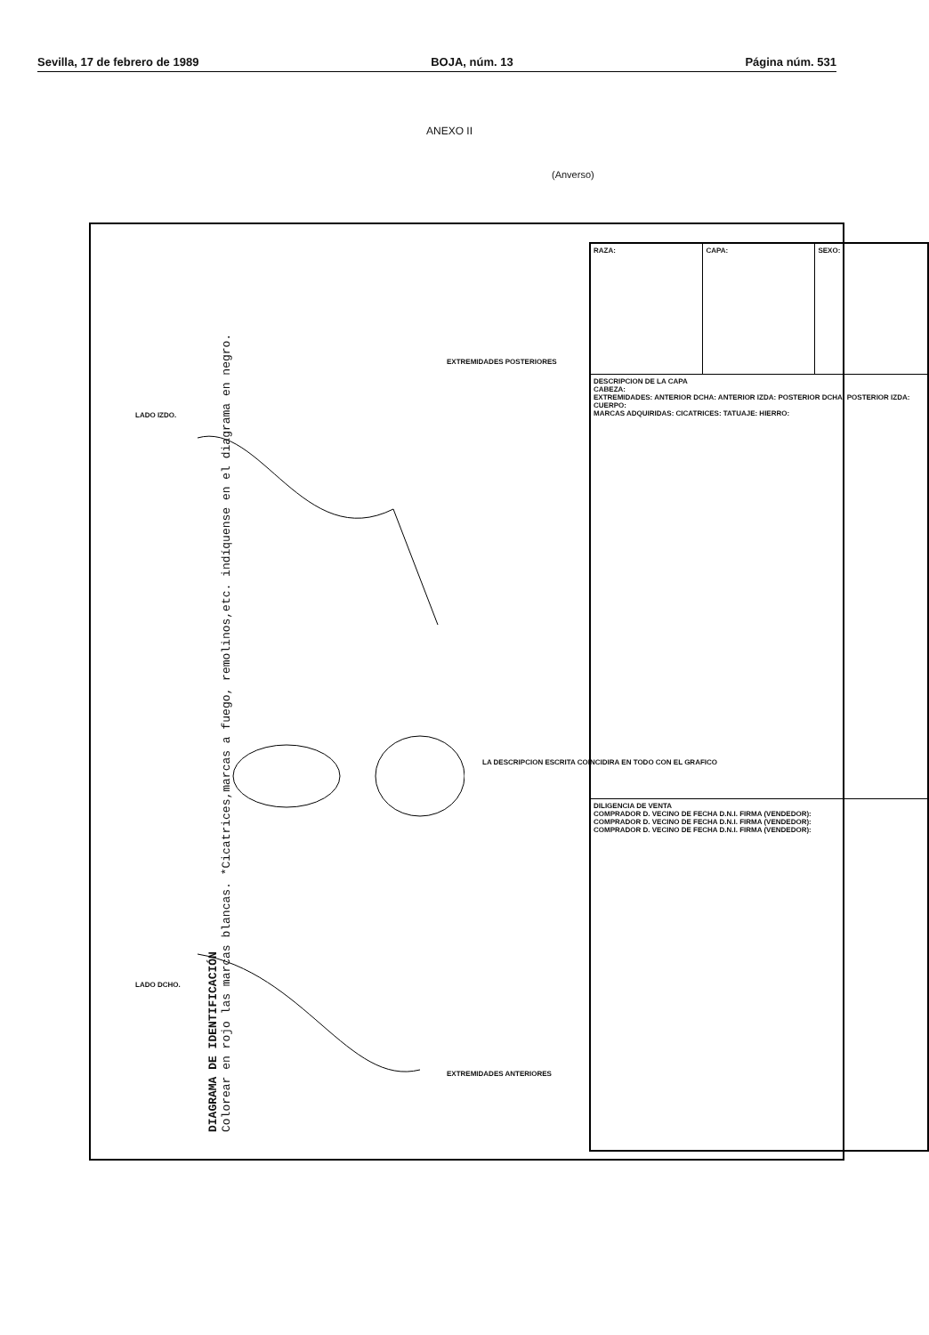Sevilla, 17 de febrero de 1989 BOJA, núm. 13 Página núm. 531
ANEXO II
(Anverso)
DIAGRAMA DE IDENTIFICACIÓN
Colorear en rojo las marcas blancas. *Cicatrices,marcas a fuego, remolinos,etc. indíquense en el diagrama en negro.
LADO DCHO.
LADO IZDO.
EXTREMIDADES ANTERIORES
EXTREMIDADES POSTERIORES
LA DESCRIPCION ESCRITA COINCIDIRA EN TODO CON EL GRAFICO
| RAZA: | CAPA: | SEXO: |
| DESCRIPCION DE LA CAPA CABEZA: EXTREMIDADES: ANTERIOR DCHA: ANTERIOR IZDA: POSTERIOR DCHA: POSTERIOR IZDA: CUERPO: MARCAS ADQUIRIDAS: CICATRICES: TATUAJE: HIERRO: | | |
| DILIGENCIA DE VENTA COMPRADOR D. VECINO DE FECHA D.N.I. FIRMA (VENDEDOR): COMPRADOR D. VECINO DE FECHA D.N.I. FIRMA (VENDEDOR): COMPRADOR D. VECINO DE FECHA D.N.I. FIRMA (VENDEDOR): | | |